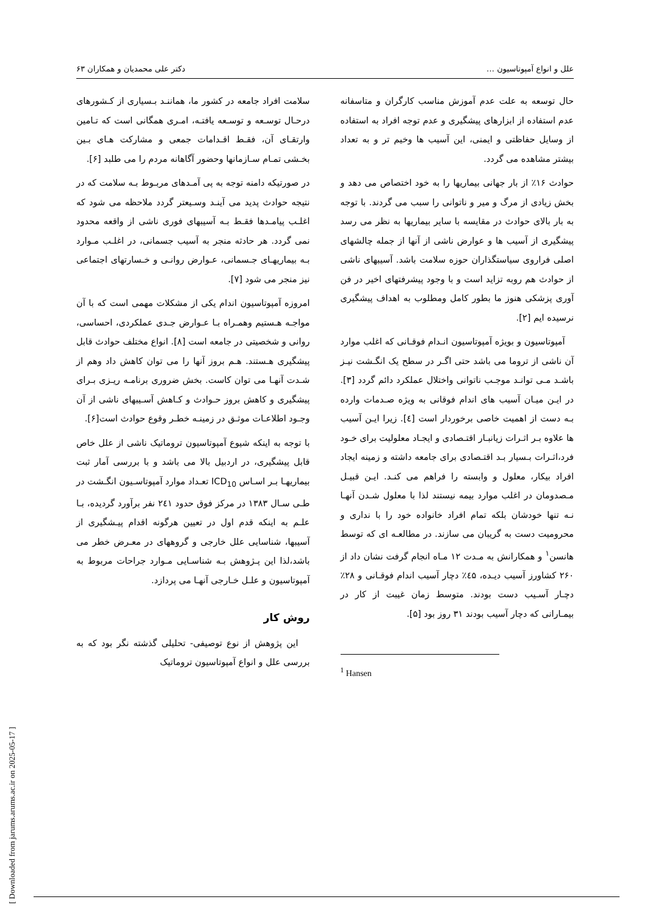علل و انواع آمپوتاسیون … دکتر علی محمدیان و همکاران ۶۳
حال توسعه به علت عدم آموزش مناسب کارگران و متاسفانه عدم استفاده از ابزارهای پیشگیری و عدم توجه افراد به استفاده از وسایل حفاظتی و ایمنی، این آسیب ها وخیم تر و به تعداد بیشتر مشاهده می گردد.
حوادث ۱۶٪ از بار جهانی بیماریها را به خود اختصاص می دهد و بخش زیادی از مرگ و میر و ناتوانی را سبب می گردند. با توجه به بار بالای حوادث در مقایسه با سایر بیماریها به نظر می رسد پیشگیری از آسیب ها و عوارض ناشی از آنها از جمله چالشهای اصلی فراروی سیاستگذاران حوزه سلامت باشد. آسیبهای ناشی از حوادث هم روبه تزاید است و با وجود پیشرفتهای اخیر در فن آوری پزشکی هنوز ما بطور کامل ومطلوب به اهداف پیشگیری نرسیده ایم [۲].
آمپوتاسیون و بویژه آمپوتاسیون انـدام فوقـانی که اغلب موارد آن ناشی از تروما می باشد حتی اگـر در سطح یک انگـشت نیـز باشـد مـی توانـد موجـب ناتوانی واختلال عملکرد دائم گردد [۳]. در ایـن میـان آسیب های اندام فوقانی به ویژه صـدمات وارده بـه دست از اهمیت خاصی برخوردار است [٤]. زیرا ایـن آسیب ها علاوه بـر اثـرات زیانبـار اقتـصادی و ایجـاد معلولیت برای خـود فرد،اثـرات بـسیار بـد اقتـصادی برای جامعه داشته و زمینه ایجاد افراد بیکار، معلول و وابسته را فراهم می کنـد. ایـن قبیـل مـصدومان در اغلب موارد بیمه نیستند لذا با معلول شـدن آنهـا نـه تنها خودشان بلکه تمام افراد خانواده خود را با نداری و محرومیت دست به گریبان می سازند. در مطالعـه ای که توسط هانسن<sup>۱</sup> و همکارانش به مـدت ۱۲ مـاه انجام گرفت نشان داد از ۲۶۰ کشاورز آسیب دیـده، ٤۵٪ دچار آسیب اندام فوقـانی و ۲۸٪ دچـار آسـیب دست بودند. متوسط زمان غیبت از کار در بیمـارانی که دچار آسیب بودند ۳۱ روز بود [۵].
<sup>1</sup> Hansen
سلامت افراد جامعه در کشور ما، هماننـد بـسیاری از کـشورهای درحـال توسـعه و توسـعه یافتـه، امـری همگانی است که تـامین وارتقـای آن، فقـط اقـدامات جمعی و مشارکت هـای بـین بخـشی تمـام سـازمانها وحضور آگاهانه مردم را می طلبد [۶].
در صورتیکه دامنه توجه به پی آمـدهای مربـوط بـه سلامت که در نتیجه حوادث پدید می آینـد وسـیعتر گردد ملاحظه می شود که اغلـب پیامـدها فقـط بـه آسیبهای فوری ناشی از واقعه محدود نمی گردد. هر حادثه منجر به آسیب جسمانی، در اغلـب مـوارد بـه بیماریهـای جـسمانی، عـوارض روانـی و خـسارتهای اجتماعی نیز منجر می شود [۷].
امروزه آمپوتاسیون اندام یکی از مشکلات مهمی است که با آن مواجـه هـستیم وهمـراه بـا عـوارض جـدی عملکردی، احساسی، روانی و شخصیتی در جامعه است [۸]. انواع مختلف حوادث قابل پیشگیری هـستند. هـم بروز آنها را می توان کاهش داد وهم از شـدت آنهـا می توان کاست. بخش ضروری برنامـه ریـزی بـرای پیشگیری و کاهش بروز حـوادث و کـاهش آسـیبهای ناشی از آن وجـود اطلاعـات موثـق در زمینـه خطـر وقوع حوادث است[۶].
با توجه به اینکه شیوع آمپوتاسیون تروماتیک ناشی از علل خاص قابل پیشگیری، در اردبیل بالا می باشد و با بررسی آمار ثبت بیماریهـا بـر اسـاس ICD<sub>10</sub> تعـداد موارد آمپوتاسـیون انگـشت در طـی سـال ۱۳۸۳ در مرکز فوق حدود ۲٤۱ نفر برآورد گردیده، بـا علـم به اینکه قدم اول در تعیین هرگونه اقدام پیـشگیری از آسیبها، شناسایی علل خارجی و گروههای در معـرض خطر می باشد،لذا این پـژوهش بـه شناسـایی مـوارد جراحات مربوط به آمپوتاسیون و علـل خـارجی آنهـا می پردازد.
روش کار
این پژوهش از نوع توصیفی- تحلیلی گذشته نگر بود که به بررسی علل و انواع آمپوتاسیون تروماتیک
[ Downloaded from jarums.arums.ac.ir on 2025-05-17 ]